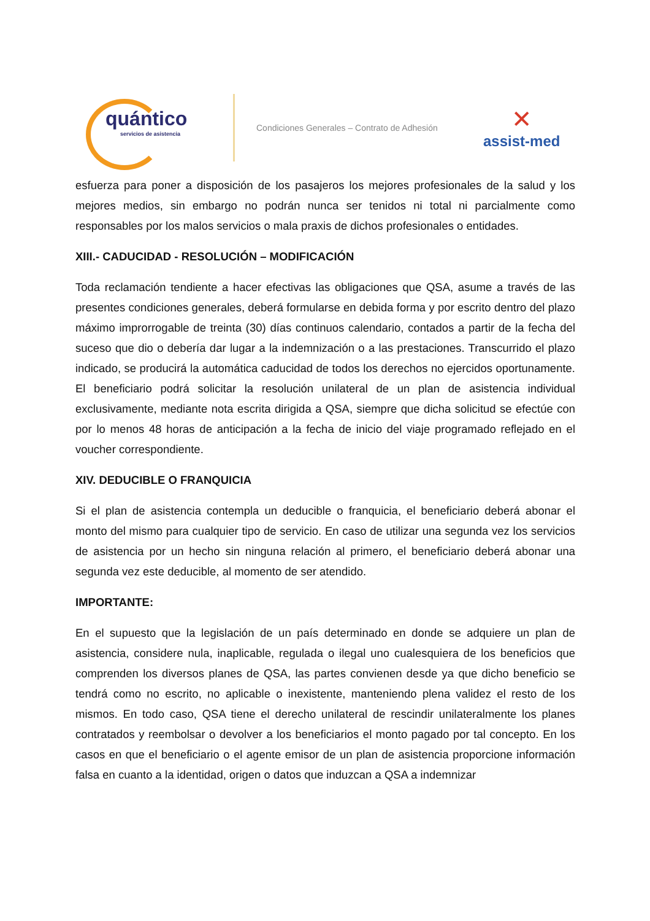quántico
servicios de asistencia
Condiciones Generales – Contrato de Adhesión
✕
assist-med
esfuerza para poner a disposición de los pasajeros los mejores profesionales de la salud y los mejores medios, sin embargo no podrán nunca ser tenidos ni total ni parcialmente como responsables por los malos servicios o mala praxis de dichos profesionales o entidades.
XIII.- CADUCIDAD - RESOLUCIÓN – MODIFICACIÓN
Toda reclamación tendiente a hacer efectivas las obligaciones que QSA, asume a través de las presentes condiciones generales, deberá formularse en debida forma y por escrito dentro del plazo máximo improrrogable de treinta (30) días continuos calendario, contados a partir de la fecha del suceso que dio o debería dar lugar a la indemnización o a las prestaciones. Transcurrido el plazo indicado, se producirá la automática caducidad de todos los derechos no ejercidos oportunamente. El beneficiario podrá solicitar la resolución unilateral de un plan de asistencia individual exclusivamente, mediante nota escrita dirigida a QSA, siempre que dicha solicitud se efectúe con por lo menos 48 horas de anticipación a la fecha de inicio del viaje programado reflejado en el voucher correspondiente.
XIV. DEDUCIBLE O FRANQUICIA
Si el plan de asistencia contempla un deducible o franquicia, el beneficiario deberá abonar el monto del mismo para cualquier tipo de servicio. En caso de utilizar una segunda vez los servicios de asistencia por un hecho sin ninguna relación al primero, el beneficiario deberá abonar una segunda vez este deducible, al momento de ser atendido.
IMPORTANTE:
En el supuesto que la legislación de un país determinado en donde se adquiere un plan de asistencia, considere nula, inaplicable, regulada o ilegal uno cualesquiera de los beneficios que comprenden los diversos planes de QSA, las partes convienen desde ya que dicho beneficio se tendrá como no escrito, no aplicable o inexistente, manteniendo plena validez el resto de los mismos. En todo caso, QSA tiene el derecho unilateral de rescindir unilateralmente los planes contratados y reembolsar o devolver a los beneficiarios el monto pagado por tal concepto. En los casos en que el beneficiario o el agente emisor de un plan de asistencia proporcione información falsa en cuanto a la identidad, origen o datos que induzcan a QSA a indemnizar